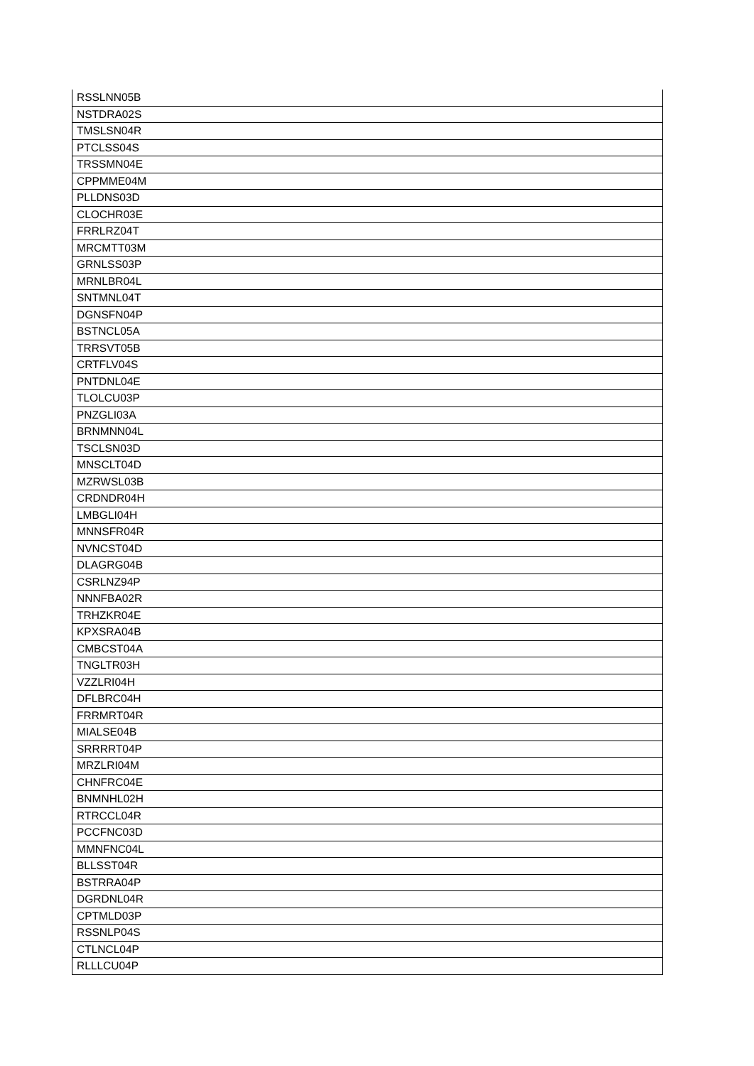| RSSLNN05B |
| NSTDRA02S |
| TMSLSN04R |
| PTCLSS04S |
| TRSSMN04E |
| CPPMME04M |
| PLLDNS03D |
| CLOCHR03E |
| FRRLRZ04T |
| MRCMTT03M |
| GRNLSS03P |
| MRNLBR04L |
| SNTMNL04T |
| DGNSFN04P |
| BSTNCL05A |
| TRRSVT05B |
| CRTFLV04S |
| PNTDNL04E |
| TLOLCU03P |
| PNZGLI03A |
| BRNMNN04L |
| TSCLSN03D |
| MNSCLT04D |
| MZRWSL03B |
| CRDNDR04H |
| LMBGLI04H |
| MNNSFR04R |
| NVNCST04D |
| DLAGRG04B |
| CSRLNZ94P |
| NNNFBA02R |
| TRHZKR04E |
| KPXSRA04B |
| CMBCST04A |
| TNGLTR03H |
| VZZLRI04H |
| DFLBRC04H |
| FRRMRT04R |
| MIALSE04B |
| SRRRRT04P |
| MRZLRI04M |
| CHNFRC04E |
| BNMNHL02H |
| RTRCCL04R |
| PCCFNC03D |
| MMNFNC04L |
| BLLSST04R |
| BSTRRA04P |
| DGRDNL04R |
| CPTMLD03P |
| RSSNLP04S |
| CTLNCL04P |
| RLLLCU04P |